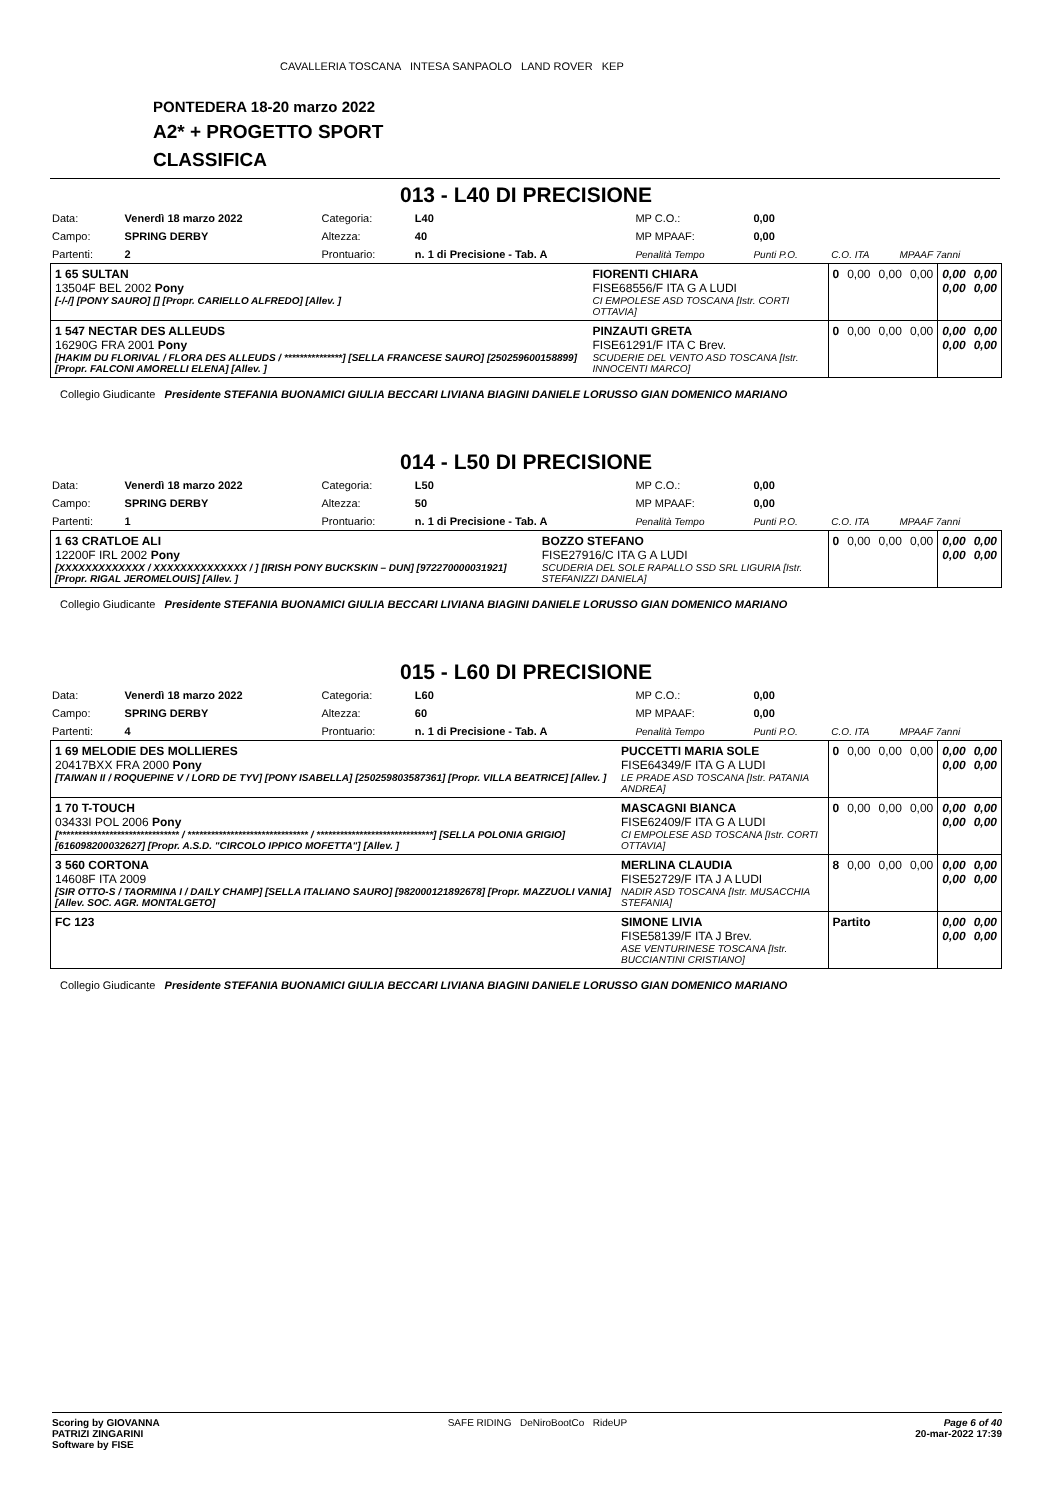CAVALLERIA TOSCANA INTESA SANPAOLO LAND ROVER KEP
PONTEDERA 18-20 marzo 2022
A2* + PROGETTO SPORT
CLASSIFICA
013 - L40 DI PRECISIONE
| Data: | Venerdì 18 marzo 2022 | Categoria: | L40 | MP C.O.: | 0,00 | | |
| Campo: | SPRING DERBY | Altezza: | 40 | MP MPAAF: | 0,00 | | |
| Partenti: | 2 | Prontuario: | n. 1 di Precisione - Tab. A | Penalità Tempo | Punti P.O. | C.O. ITA | MPAAF 7anni |
| 1 65 SULTAN 13504F BEL 2002 Pony [-/-/] [PONY SAURO] [] [Propr. CARIELLO ALFREDO] [Allev. ] | FIORENTI CHIARA FISE68556/F ITA G A LUDI CI EMPOLESE ASD TOSCANA [Istr. CORTI OTTAVIA] | 0 | 0,00 | 0,00 | 0,00 | 0,00 0,00 | 0,00 0,00 |
| 1 547 NECTAR DES ALLEUDS 16290G FRA 2001 Pony [HAKIM DU FLORIVAL / FLORA DES ALLEUDS / ***************] [SELLA FRANCESE SAURO] [250259600158899] [Propr. FALCONI AMORELLI ELENA] [Allev. ] | PINZAUTI GRETA FISE61291/F ITA C Brev. SCUDERIE DEL VENTO ASD TOSCANA [Istr. INNOCENTI MARCO] | 0 | 0,00 | 0,00 | 0,00 | 0,00 0,00 | 0,00 0,00 |
Collegio Giudicante Presidente STEFANIA BUONAMICI GIULIA BECCARI LIVIANA BIAGINI DANIELE LORUSSO GIAN DOMENICO MARIANO
014 - L50 DI PRECISIONE
| Data: | Venerdì 18 marzo 2022 | Categoria: | L50 | MP C.O.: | 0,00 | | |
| Campo: | SPRING DERBY | Altezza: | 50 | MP MPAAF: | 0,00 | | |
| Partenti: | 1 | Prontuario: | n. 1 di Precisione - Tab. A | Penalità Tempo | Punti P.O. | C.O. ITA | MPAAF 7anni |
| 1 63 CRATLOE ALI 12200F IRL 2002 Pony [XXXXXXXXXXXXX / XXXXXXXXXXXXXX / ] [IRISH PONY BUCKSKIN – DUN] [972270000031921] [Propr. RIGAL JEROMELOUIS] [Allev. ] | BOZZO STEFANO FISE27916/C ITA G A LUDI SCUDERIA DEL SOLE RAPALLO SSD SRL LIGURIA [Istr. STEFANIZZI DANIELA] | 0 | 0,00 | 0,00 | 0,00 | 0,00 0,00 | 0,00 0,00 |
Collegio Giudicante Presidente STEFANIA BUONAMICI GIULIA BECCARI LIVIANA BIAGINI DANIELE LORUSSO GIAN DOMENICO MARIANO
015 - L60 DI PRECISIONE
| Data: | Venerdì 18 marzo 2022 | Categoria: | L60 | MP C.O.: | 0,00 | | |
| Campo: | SPRING DERBY | Altezza: | 60 | MP MPAAF: | 0,00 | | |
| Partenti: | 4 | Prontuario: | n. 1 di Precisione - Tab. A | Penalità Tempo | Punti P.O. | C.O. ITA | MPAAF 7anni |
| 1 69 MELODIE DES MOLLIERES 20417BXX FRA 2000 Pony [TAIWAN II / ROQUEPINE V / LORD DE TYV] [PONY ISABELLA] [250259803587361] [Propr. VILLA BEATRICE] [Allev. ] | PUCCETTI MARIA SOLE FISE64349/F ITA G A LUDI LE PRADE ASD TOSCANA [Istr. PATANIA ANDREA] | 0 | 0,00 | 0,00 | 0,00 | 0,00 0,00 | 0,00 0,00 |
| 1 70 T-TOUCH 03433I POL 2006 Pony [******************************* / ******************************* / ******************************] [SELLA POLONIA GRIGIO] [616098200032627] [Propr. A.S.D. "CIRCOLO IPPICO MOFETTA"] [Allev. ] | MASCAGNI BIANCA FISE62409/F ITA G A LUDI CI EMPOLESE ASD TOSCANA [Istr. CORTI OTTAVIA] | 0 | 0,00 | 0,00 | 0,00 | 0,00 0,00 | 0,00 0,00 |
| 3 560 CORTONA 14608F ITA 2009 [SIR OTTO-S / TAORMINA I / DAILY CHAMP] [SELLA ITALIANO SAURO] [982000121892678] [Propr. MAZZUOLI VANIA] [Allev. SOC. AGR. MONTALGETO] | MERLINA CLAUDIA FISE52729/F ITA J A LUDI NADIR ASD TOSCANA [Istr. MUSACCHIA STEFANIA] | 8 | 0,00 | 0,00 | 0,00 | 0,00 0,00 | 0,00 0,00 |
| FC 123 | SIMONE LIVIA FISE58139/F ITA J Brev. ASE VENTURINESE TOSCANA [Istr. BUCCIANTINI CRISTIANO] | Partito | | | | 0,00 0,00 | 0,00 0,00 |
Collegio Giudicante Presidente STEFANIA BUONAMICI GIULIA BECCARI LIVIANA BIAGINI DANIELE LORUSSO GIAN DOMENICO MARIANO
Scoring by GIOVANNA
PATRIZI ZINGARINI
Software by FISE
SAFE RIDING DeNiroBootCo RideUP
Page 6 of 40
20-mar-2022 17:39